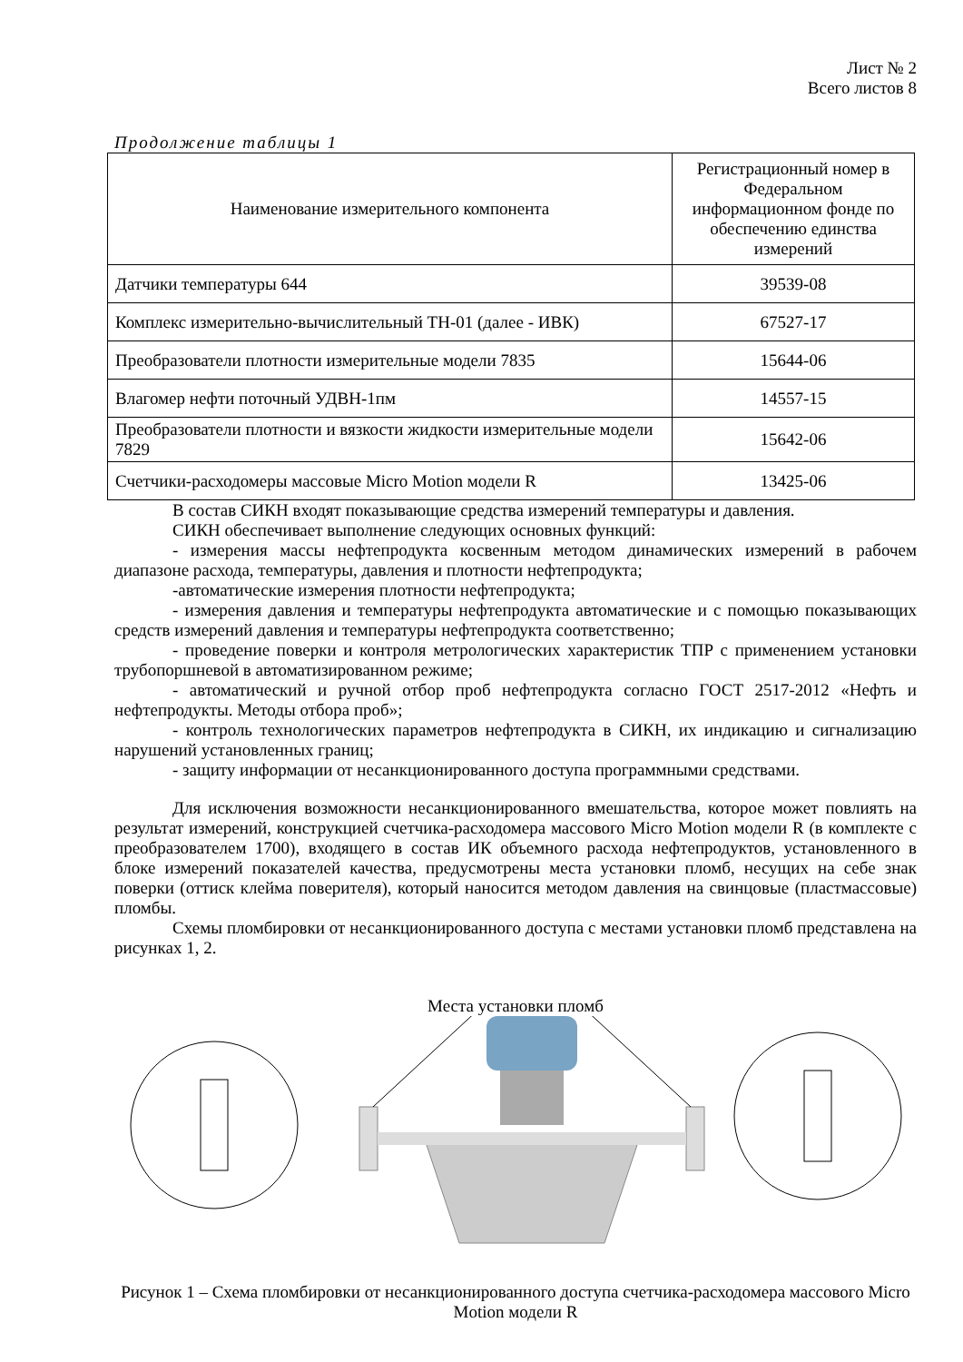Лист № 2
Всего листов 8
Продолжение таблицы 1
| Наименование измерительного компонента | Регистрационный номер в Федеральном информационном фонде по обеспечению единства измерений |
| --- | --- |
| Датчики температуры 644 | 39539-08 |
| Комплекс измерительно-вычислительный ТН-01 (далее - ИВК) | 67527-17 |
| Преобразователи плотности измерительные модели 7835 | 15644-06 |
| Влагомер нефти поточный УДВН-1пм | 14557-15 |
| Преобразователи плотности и вязкости жидкости измерительные модели 7829 | 15642-06 |
| Счетчики-расходомеры массовые Micro Motion модели R | 13425-06 |
В состав СИКН входят показывающие средства измерений температуры и давления.
СИКН обеспечивает выполнение следующих основных функций:
- измерения массы нефтепродукта косвенным методом динамических измерений в рабочем диапазоне расхода, температуры, давления и плотности нефтепродукта;
-автоматические измерения плотности нефтепродукта;
- измерения давления и температуры нефтепродукта автоматические и с помощью показывающих средств измерений давления и температуры нефтепродукта соответственно;
- проведение поверки и контроля метрологических характеристик ТПР с применением установки трубопоршневой в автоматизированном режиме;
- автоматический и ручной отбор проб нефтепродукта согласно ГОСТ 2517-2012 «Нефть и нефтепродукты. Методы отбора проб»;
- контроль технологических параметров нефтепродукта в СИКН, их индикацию и сигнализацию нарушений установленных границ;
- защиту информации от несанкционированного доступа программными средствами.
Для исключения возможности несанкционированного вмешательства, которое может повлиять на результат измерений, конструкцией счетчика-расходомера массового Micro Motion модели R (в комплекте с преобразователем 1700), входящего в состав ИК объемного расхода нефтепродуктов, установленного в блоке измерений показателей качества, предусмотрены места установки пломб, несущих на себе знак поверки (оттиск клейма поверителя), который наносится методом давления на свинцовые (пластмассовые) пломбы.
Схемы пломбировки от несанкционированного доступа с местами установки пломб представлена на рисунках 1, 2.
Места установки пломб
Рисунок 1 – Схема пломбировки от несанкционированного доступа счетчика-расходомера массового Micro Motion модели R